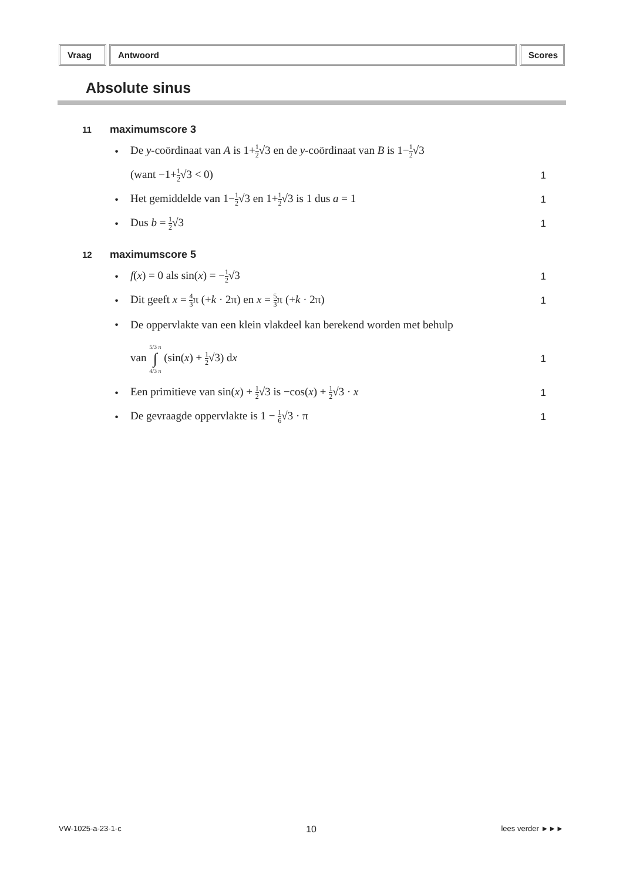Vraag Antwoord Scores
Absolute sinus
11 maximumscore 3
•
De y-coördinaat van A is 1+1 2√3 en de y-coördinaat van B is 1−1 2√3
(want −1+1 2√3 < 0) 1
•
Het gemiddelde van 1−1 2√3 en 1+1 2√3 is 1 dus a = 1
1
• Dus b = 1 2√3 1
12 maximumscore 5
• f(x) = 0 als sin(x) = −1 2√3 1
•
Dit geeft x = 4 3π (+k · 2π) en x = 5 3π (+k · 2π)
1
•
De oppervlakte van een klein vlakdeel kan berekend worden met behulp
van 5/3 π ∫ 4/3 π (sin(x) + 1 2√3) dx
1
•
Een primitieve van sin(x) + 1 2√3 is −cos(x) + 1 2√3 · x
1
•
De gevraagde oppervlakte is 1 − 1 6√3 · π
1
VW-1025-a-23-1-c 10 lees verder ►►►